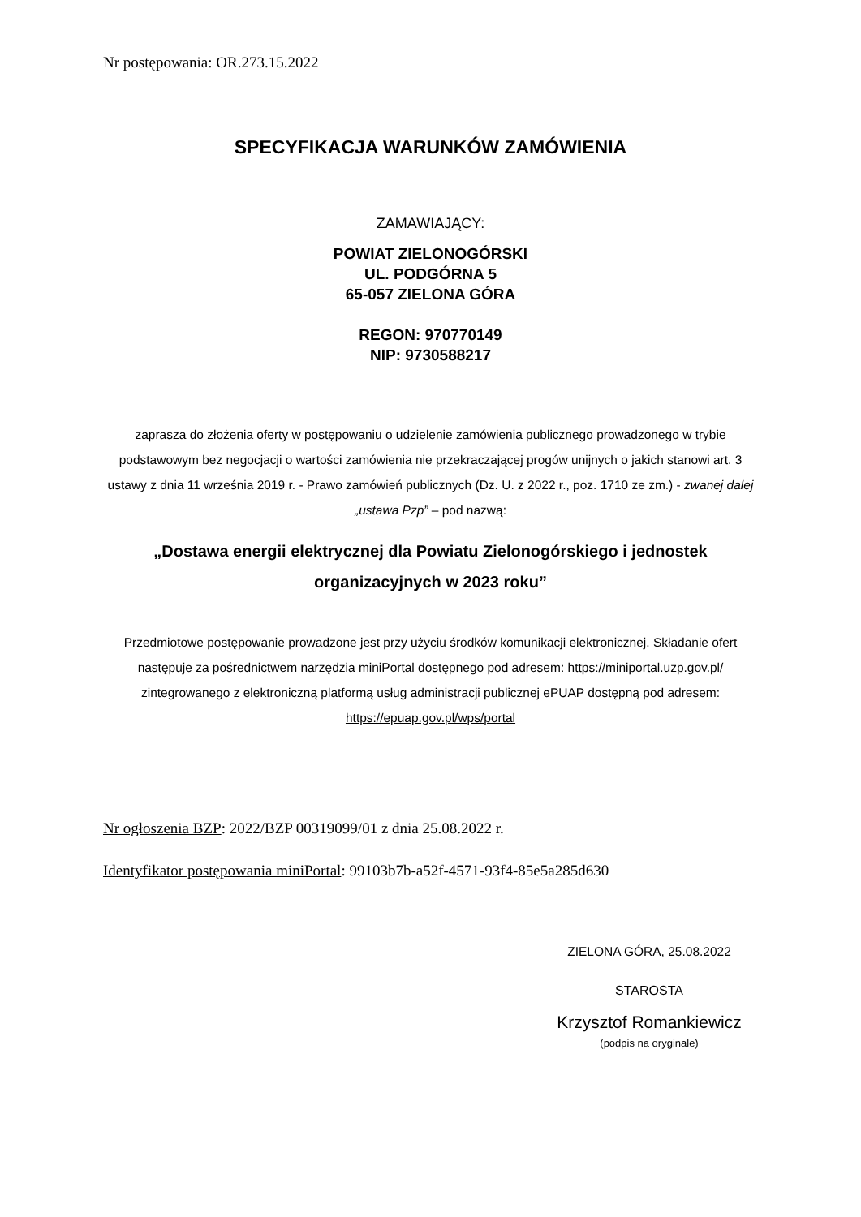Nr postępowania: OR.273.15.2022
SPECYFIKACJA WARUNKÓW ZAMÓWIENIA
ZAMAWIAJĄCY:
POWIAT ZIELONOGÓRSKI
UL. PODGÓRNA 5
65-057 ZIELONA GÓRA
REGON: 970770149
NIP: 9730588217
zaprasza do złożenia oferty w postępowaniu o udzielenie zamówienia publicznego prowadzonego w trybie podstawowym bez negocjacji o wartości zamówienia nie przekraczającej progów unijnych o jakich stanowi art. 3 ustawy z dnia 11 września 2019 r. - Prawo zamówień publicznych (Dz. U. z 2022 r., poz. 1710 ze zm.) - zwanej dalej „ustawa Pzp” – pod nazwą:
„Dostawa energii elektrycznej dla Powiatu Zielonogórskiego i jednostek organizacyjnych w 2023 roku”
Przedmiotowe postępowanie prowadzone jest przy użyciu środków komunikacji elektronicznej. Składanie ofert następuje za pośrednictwem narzędzia miniPortal dostępnego pod adresem: https://miniportal.uzp.gov.pl/ zintegrowanego z elektroniczną platformą usług administracji publicznej ePUAP dostępną pod adresem: https://epuap.gov.pl/wps/portal
Nr ogłoszenia BZP: 2022/BZP 00319099/01 z dnia 25.08.2022 r.
Identyfikator postępowania miniPortal: 99103b7b-a52f-4571-93f4-85e5a285d630
ZIELONA GÓRA, 25.08.2022
STAROSTA
Krzysztof Romankiewicz
(podpis na oryginale)